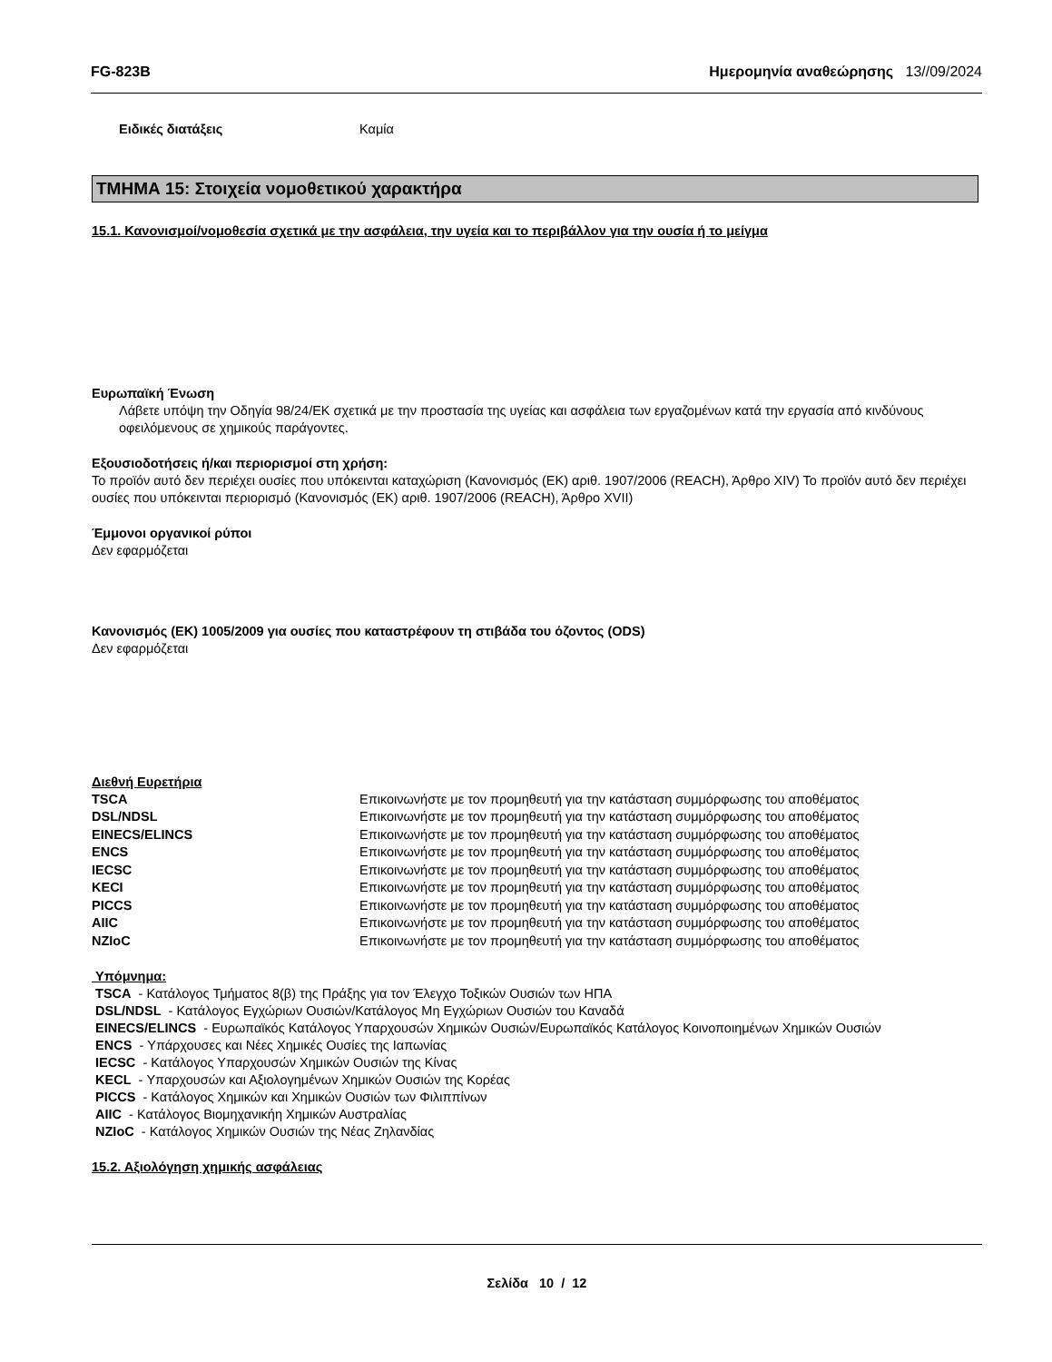FG-823B Ημερομηνία αναθεώρησης 13//09/2024
| Ειδικές διατάξεις | Καμία |
ΤΜΗΜΑ 15: Στοιχεία νομοθετικού χαρακτήρα
15.1. Κανονισμοί/νομοθεσία σχετικά με την ασφάλεια, την υγεία και το περιβάλλον για την ουσία ή το μείγμα
Ευρωπαϊκή Ένωση
Λάβετε υπόψη την Οδηγία 98/24/ΕΚ σχετικά με την προστασία της υγείας και ασφάλεια των εργαζομένων κατά την εργασία από κινδύνους οφειλόμενους σε χημικούς παράγοντες.
Εξουσιοδοτήσεις ή/και περιορισμοί στη χρήση:
Το προϊόν αυτό δεν περιέχει ουσίες που υπόκεινται καταχώριση (Κανονισμός (ΕΚ) αριθ. 1907/2006 (REACH), Άρθρο XIV) Το προϊόν αυτό δεν περιέχει ουσίες που υπόκεινται περιορισμό (Κανονισμός (ΕΚ) αριθ. 1907/2006 (REACH), Άρθρο XVII)
Έμμονοι οργανικοί ρύποι
Δεν εφαρμόζεται
Κανονισμός (ΕΚ) 1005/2009 για ουσίες που καταστρέφουν τη στιβάδα του όζοντος (ODS)
Δεν εφαρμόζεται
Διεθνή Ευρετήρια
| TSCA | Επικοινωνήστε με τον προμηθευτή για την κατάσταση συμμόρφωσης του αποθέματος |
| DSL/NDSL | Επικοινωνήστε με τον προμηθευτή για την κατάσταση συμμόρφωσης του αποθέματος |
| EINECS/ELINCS | Επικοινωνήστε με τον προμηθευτή για την κατάσταση συμμόρφωσης του αποθέματος |
| ENCS | Επικοινωνήστε με τον προμηθευτή για την κατάσταση συμμόρφωσης του αποθέματος |
| IECSC | Επικοινωνήστε με τον προμηθευτή για την κατάσταση συμμόρφωσης του αποθέματος |
| KECI | Επικοινωνήστε με τον προμηθευτή για την κατάσταση συμμόρφωσης του αποθέματος |
| PICCS | Επικοινωνήστε με τον προμηθευτή για την κατάσταση συμμόρφωσης του αποθέματος |
| AIIC | Επικοινωνήστε με τον προμηθευτή για την κατάσταση συμμόρφωσης του αποθέματος |
| NZIoC | Επικοινωνήστε με τον προμηθευτή για την κατάσταση συμμόρφωσης του αποθέματος |
Υπόμνημα:
TSCA - Κατάλογος Τμήματος 8(β) της Πράξης για τον Έλεγχο Τοξικών Ουσιών των ΗΠΑ
DSL/NDSL - Κατάλογος Εγχώριων Ουσιών/Κατάλογος Μη Εγχώριων Ουσιών του Καναδά
EINECS/ELINCS - Ευρωπαϊκός Κατάλογος Υπαρχουσών Χημικών Ουσιών/Ευρωπαϊκός Κατάλογος Κοινοποιημένων Χημικών Ουσιών
ENCS - Υπάρχουσες και Νέες Χημικές Ουσίες της Ιαπωνίας
IECSC - Κατάλογος Υπαρχουσών Χημικών Ουσιών της Κίνας
KECL - Υπαρχουσών και Αξιολογημένων Χημικών Ουσιών της Κορέας
PICCS - Κατάλογος Χημικών και Χημικών Ουσιών των Φιλιππίνων
AIIC - Κατάλογος Βιομηχανικήη Χημικών Αυστραλίας
NZIoC - Κατάλογος Χημικών Ουσιών της Νέας Ζηλανδίας
15.2. Αξιολόγηση χημικής ασφάλειας
Σελίδα 10 / 12